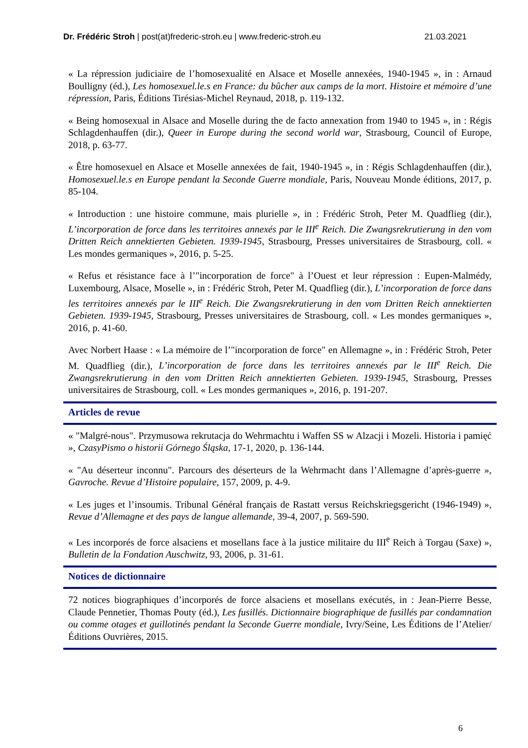Dr. Frédéric Stroh | post(at)frederic-stroh.eu | www.frederic-stroh.eu 21.03.2021
« La répression judiciaire de l’homosexualité en Alsace et Moselle annexées, 1940-1945 », in : Arnaud Boulligny (éd.), Les homosexuel.le.s en France: du bûcher aux camps de la mort. Histoire et mémoire d’une répression, Paris, Éditions Tirésias-Michel Reynaud, 2018, p. 119-132.
« Being homosexual in Alsace and Moselle during the de facto annexation from 1940 to 1945 », in : Régis Schlagdenhauffen (dir.), Queer in Europe during the second world war, Strasbourg, Council of Europe, 2018, p. 63-77.
« Être homosexuel en Alsace et Moselle annexées de fait, 1940-1945 », in : Régis Schlagdenhauffen (dir.), Homosexuel.le.s en Europe pendant la Seconde Guerre mondiale, Paris, Nouveau Monde éditions, 2017, p. 85-104.
« Introduction : une histoire commune, mais plurielle », in : Frédéric Stroh, Peter M. Quadflieg (dir.), L’incorporation de force dans les territoires annexés par le III<sup>e</sup> Reich. Die Zwangsrekrutierung in den vom Dritten Reich annektierten Gebieten. 1939-1945, Strasbourg, Presses universitaires de Strasbourg, coll. « Les mondes germaniques », 2016, p. 5-25.
« Refus et résistance face à l’"incorporation de force" à l’Ouest et leur répression : Eupen-Malmédy, Luxembourg, Alsace, Moselle », in : Frédéric Stroh, Peter M. Quadflieg (dir.), L’incorporation de force dans les territoires annexés par le III<sup>e</sup> Reich. Die Zwangsrekrutierung in den vom Dritten Reich annektierten Gebieten. 1939-1945, Strasbourg, Presses universitaires de Strasbourg, coll. « Les mondes germaniques », 2016, p. 41-60.
Avec Norbert Haase : « La mémoire de l’"incorporation de force" en Allemagne », in : Frédéric Stroh, Peter M. Quadflieg (dir.), L’incorporation de force dans les territoires annexés par le III<sup>e</sup> Reich. Die Zwangsrekrutierung in den vom Dritten Reich annektierten Gebieten. 1939-1945, Strasbourg, Presses universitaires de Strasbourg, coll. « Les mondes germaniques », 2016, p. 191-207.
Articles de revue
« "Malgré-nous". Przymusowa rekrutacja do Wehrmachtu i Waffen SS w Alzacji i Mozeli. Historia i pamięć », CzasyPismo o historii Górnego Śląska, 17-1, 2020, p. 136-144.
« "Au déserteur inconnu". Parcours des déserteurs de la Wehrmacht dans l’Allemagne d’après-guerre », Gavroche. Revue d’Histoire populaire, 157, 2009, p. 4-9.
« Les juges et l’insoumis. Tribunal Général français de Rastatt versus Reichskriegsgericht (1946-1949) », Revue d’Allemagne et des pays de langue allemande, 39-4, 2007, p. 569-590.
« Les incorporés de force alsaciens et mosellans face à la justice militaire du III<sup>e</sup> Reich à Torgau (Saxe) », Bulletin de la Fondation Auschwitz, 93, 2006, p. 31-61.
Notices de dictionnaire
72 notices biographiques d’incorporés de force alsaciens et mosellans exécutés, in : Jean-Pierre Besse, Claude Pennetier, Thomas Pouty (éd.), Les fusillés. Dictionnaire biographique de fusillés par condamnation ou comme otages et guillotinés pendant la Seconde Guerre mondiale, Ivry/Seine, Les Éditions de l’Atelier/Éditions Ouvrières, 2015.
6